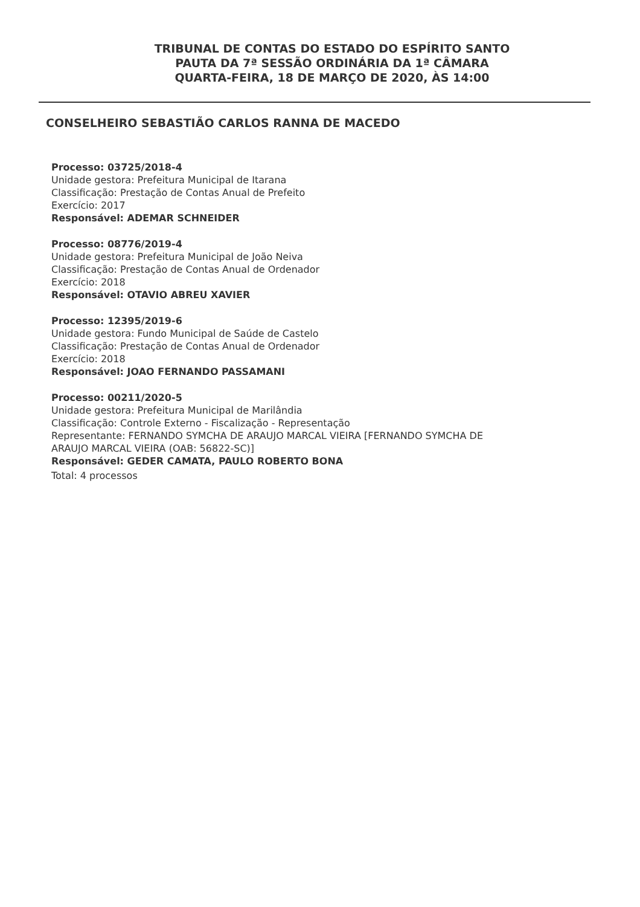TRIBUNAL DE CONTAS DO ESTADO DO ESPÍRITO SANTO
PAUTA DA 7ª SESSÃO ORDINÁRIA DA 1ª CÂMARA
QUARTA-FEIRA, 18 DE MARÇO DE 2020, ÀS 14:00
CONSELHEIRO SEBASTIÃO CARLOS RANNA DE MACEDO
Processo: 03725/2018-4
Unidade gestora: Prefeitura Municipal de Itarana
Classificação: Prestação de Contas Anual de Prefeito
Exercício: 2017
Responsável: ADEMAR SCHNEIDER
Processo: 08776/2019-4
Unidade gestora: Prefeitura Municipal de João Neiva
Classificação: Prestação de Contas Anual de Ordenador
Exercício: 2018
Responsável: OTAVIO ABREU XAVIER
Processo: 12395/2019-6
Unidade gestora: Fundo Municipal de Saúde de Castelo
Classificação: Prestação de Contas Anual de Ordenador
Exercício: 2018
Responsável: JOAO FERNANDO PASSAMANI
Processo: 00211/2020-5
Unidade gestora: Prefeitura Municipal de Marilândia
Classificação: Controle Externo - Fiscalização - Representação
Representante: FERNANDO SYMCHA DE ARAUJO MARCAL VIEIRA [FERNANDO SYMCHA DE
ARAUJO MARCAL VIEIRA (OAB: 56822-SC)]
Responsável: GEDER CAMATA, PAULO ROBERTO BONA
Total: 4 processos